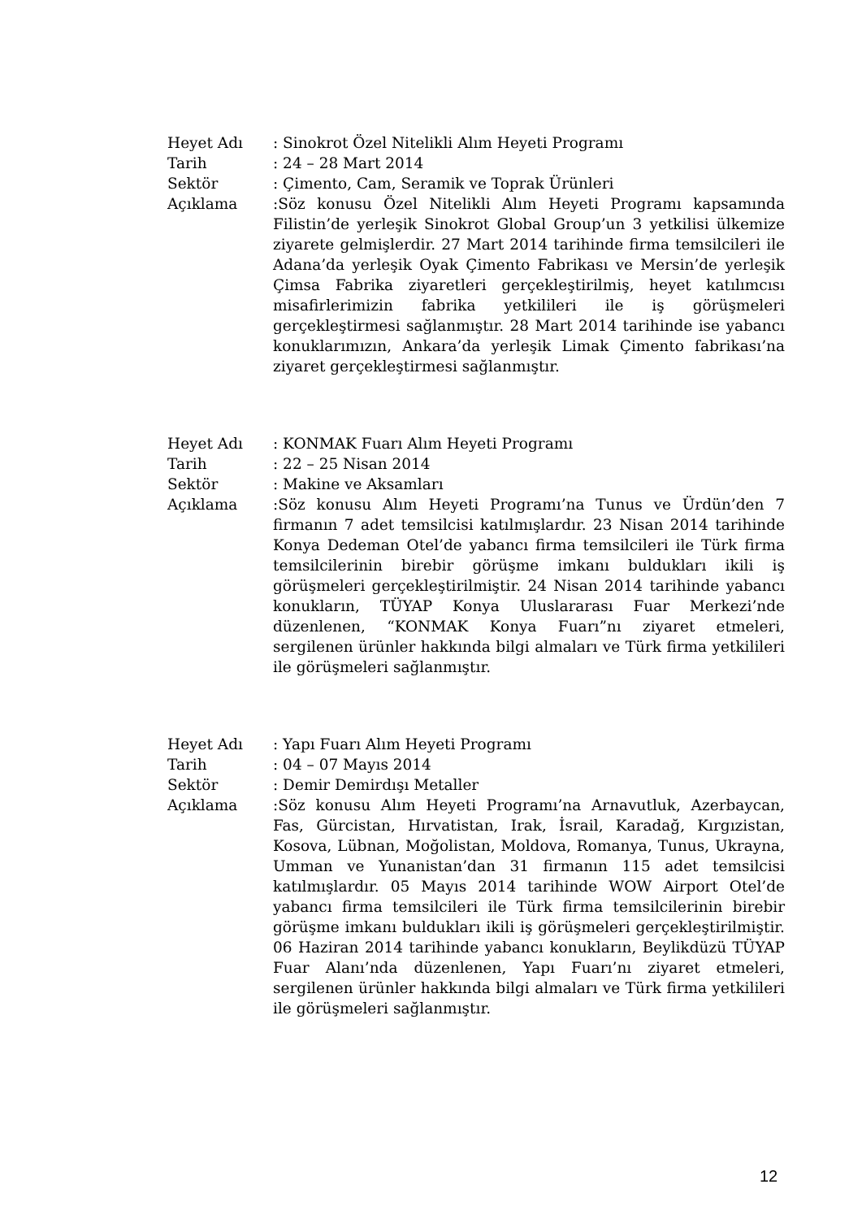| Heyet Adı | : Sinokrot Özel Nitelikli Alım Heyeti Programı |
| Tarih | : 24 – 28 Mart 2014 |
| Sektör | : Çimento, Cam, Seramik ve Toprak Ürünleri |
| Açıklama | :Söz konusu Özel Nitelikli Alım Heyeti Programı kapsamında Filistin’de yerleşik Sinokrot Global Group’un 3 yetkilisi ülkemize ziyarete gelmişlerdir. 27 Mart 2014 tarihinde firma temsilcileri ile Adana’da yerleşik Oyak Çimento Fabrikası ve Mersin’de yerleşik Çimsa Fabrika ziyaretleri gerçekleştirilmiş, heyet katılımcısı misafirlerimizin fabrika yetkilileri ile iş görüşmeleri gerçekleştirmesi sağlanmıştır. 28 Mart 2014 tarihinde ise yabancı konuklarımızın, Ankara’da yerleşik Limak Çimento fabrikası’na ziyaret gerçekleştirmesi sağlanmıştır. |
| Heyet Adı | : KONMAK Fuarı Alım Heyeti Programı |
| Tarih | : 22 – 25 Nisan 2014 |
| Sektör | : Makine ve Aksamları |
| Açıklama | :Söz konusu Alım Heyeti Programı’na Tunus ve Ürdün’den 7 firmanın 7 adet temsilcisi katılmışlardır. 23 Nisan 2014 tarihinde Konya Dedeman Otel’de yabancı firma temsilcileri ile Türk firma temsilcilerinin birebir görüşme imkanı buldukları ikili iş görüşmeleri gerçekleştirilmiştir. 24 Nisan 2014 tarihinde yabancı konukların, TÜYAP Konya Uluslararası Fuar Merkezi’nde düzenlenen, “KONMAK Konya Fuarı”nı ziyaret etmeleri, sergilenen ürünler hakkında bilgi almaları ve Türk firma yetkilileri ile görüşmeleri sağlanmıştır. |
| Heyet Adı | : Yapı Fuarı Alım Heyeti Programı |
| Tarih | : 04 – 07 Mayıs 2014 |
| Sektör | : Demir Demirdışı Metaller |
| Açıklama | :Söz konusu Alım Heyeti Programı’na Arnavutluk, Azerbaycan, Fas, Gürcistan, Hırvatistan, Irak, İsrail, Karadağ, Kırgızistan, Kosova, Lübnan, Moğolistan, Moldova, Romanya, Tunus, Ukrayna, Umman ve Yunanistan’dan 31 firmanın 115 adet temsilcisi katılmışlardır. 05 Mayıs 2014 tarihinde WOW Airport Otel’de yabancı firma temsilcileri ile Türk firma temsilcilerinin birebir görüşme imkanı buldukları ikili iş görüşmeleri gerçekleştirilmiştir. 06 Haziran 2014 tarihinde yabancı konukların, Beylikdüzü TÜYAP Fuar Alanı’nda düzenlenen, Yapı Fuarı’nı ziyaret etmeleri, sergilenen ürünler hakkında bilgi almaları ve Türk firma yetkilileri ile görüşmeleri sağlanmıştır. |
12